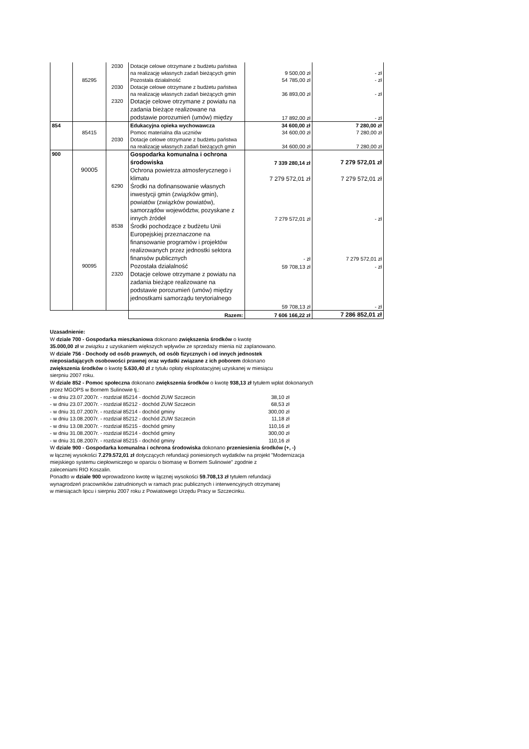| | | 2030 | Dotacje celowe otrzymane z budżetu państwa na realizację własnych zadań bieżących gmin | 9 500,00 zł | - zł |
| | 85295 | | Pozostała działalność | 54 785,00 zł | - zł |
| | | 2030 | Dotacje celowe otrzymane z budżetu państwa na realizację własnych zadań bieżących gmin | 36 893,00 zł | - zł |
| | | 2320 | Dotacje celowe otrzymane z powiatu na zadania bieżące realizowane na podstawie porozumień (umów) między | 17 892,00 zł | - zł |
| 854 | | | Edukacyjna opieka wychowawcza | 34 600,00 zł | 7 280,00 zł |
| | 85415 | | Pomoc materialna dla uczniów | 34 600,00 zł | 7 280,00 zł |
| | | 2030 | Dotacje celowe otrzymane z budżetu państwa na realizację własnych zadań bieżących gmin | 34 600,00 zł | 7 280,00 zł |
| 900 | | | Gospodarka komunalna i ochrona środowiska | 7 339 280,14 zł | 7 279 572,01 zł |
| | 90005 | | Ochrona powietrza atmosferycznego i klimatu | 7 279 572,01 zł | 7 279 572,01 zł |
| | | 6290 | Środki na dofinansowanie własnych inwestycji gmin (związków gmin), powiatów (związków powiatów), samorządów województw, pozyskane z innych źródeł | 7 279 572,01 zł | - zł |
| | | 8538 | Środki pochodzące z budżetu Unii Europejskiej przeznaczone na finansowanie programów i projektów realizowanych przez jednostki sektora finansów publicznych | - zł | 7 279 572,01 zł |
| | 90095 | | Pozostała działalność | 59 708,13 zł | - zł |
| | | 2320 | Dotacje celowe otrzymane z powiatu na zadania bieżące realizowane na podstawie porozumień (umów) między jednostkami samorządu terytorialnego | 59 708,13 zł | - zł |
| | | | Razem: | 7 606 166,22 zł | 7 286 852,01 zł |
Uzasadnienie:
W dziale 700 - Gospodarka mieszkaniowa dokonano zwiększenia środków o kwotę
35.000,00 zł w związku z uzyskaniem większych wpływów ze sprzedaży mienia niż zaplanowano.
W dziale 756 - Dochody od osób prawnych, od osób fizycznych i od innych jednostek
nieposiadających osobowości prawnej oraz wydatki związane z ich poborem dokonano
zwiększenia środków o kwotę 5.630,40 zł z tytułu opłaty eksploatacyjnej uzyskanej w miesiącu
sierpniu 2007 roku.
W dziale 852 - Pomoc społeczna dokonano zwiększenia środków o kwotę 938,13 zł tytułem wpłat dokonanych
przez MGOPS w Bornem Sulinowie tj.:
- w dniu 23.07.2007r. - rozdział 85214 - dochód ZUW Szczecin 38,10 zł
- w dniu 23.07.2007r. - rozdział 85212 - dochód ZUW Szczecin 68,53 zł
- w dniu 31.07.2007r. - rozdział 85214 - dochód gminy 300,00 zł
- w dniu 13.08.2007r. - rozdział 85212 - dochód ZUW Szczecin 11,18 zł
- w dniu 13.08.2007r. - rozdział 85215 - dochód gminy 110,16 zł
- w dniu 31.08.2007r. - rozdział 85214 - dochód gminy 300,00 zł
- w dniu 31.08.2007r. - rozdział 85215 - dochód gminy 110,16 zł
W dziale 900 - Gospodarka komunalna i ochrona środowiska dokonano przeniesienia środków (+, -)
w łącznej wysokości 7.279.572,01 zł dotyczących refundacji poniesionych wydatków na projekt "Modernizacja
miejskiego systemu ciepłowniczego w oparciu o biomasę w Bornem Sulinowie" zgodnie z
zaleceniami RIO Koszalin.
Ponadto w dziale 900 wprowadzono kwotę w łącznej wysokości 59.708,13 zł tytułem refundacji
wynagrodzeń pracowników zatrudnionych w ramach prac publicznych i interwencyjnych otrzymanej
w miesiącach lipcu i sierpniu 2007 roku z Powiatowego Urzędu Pracy w Szczecinku.